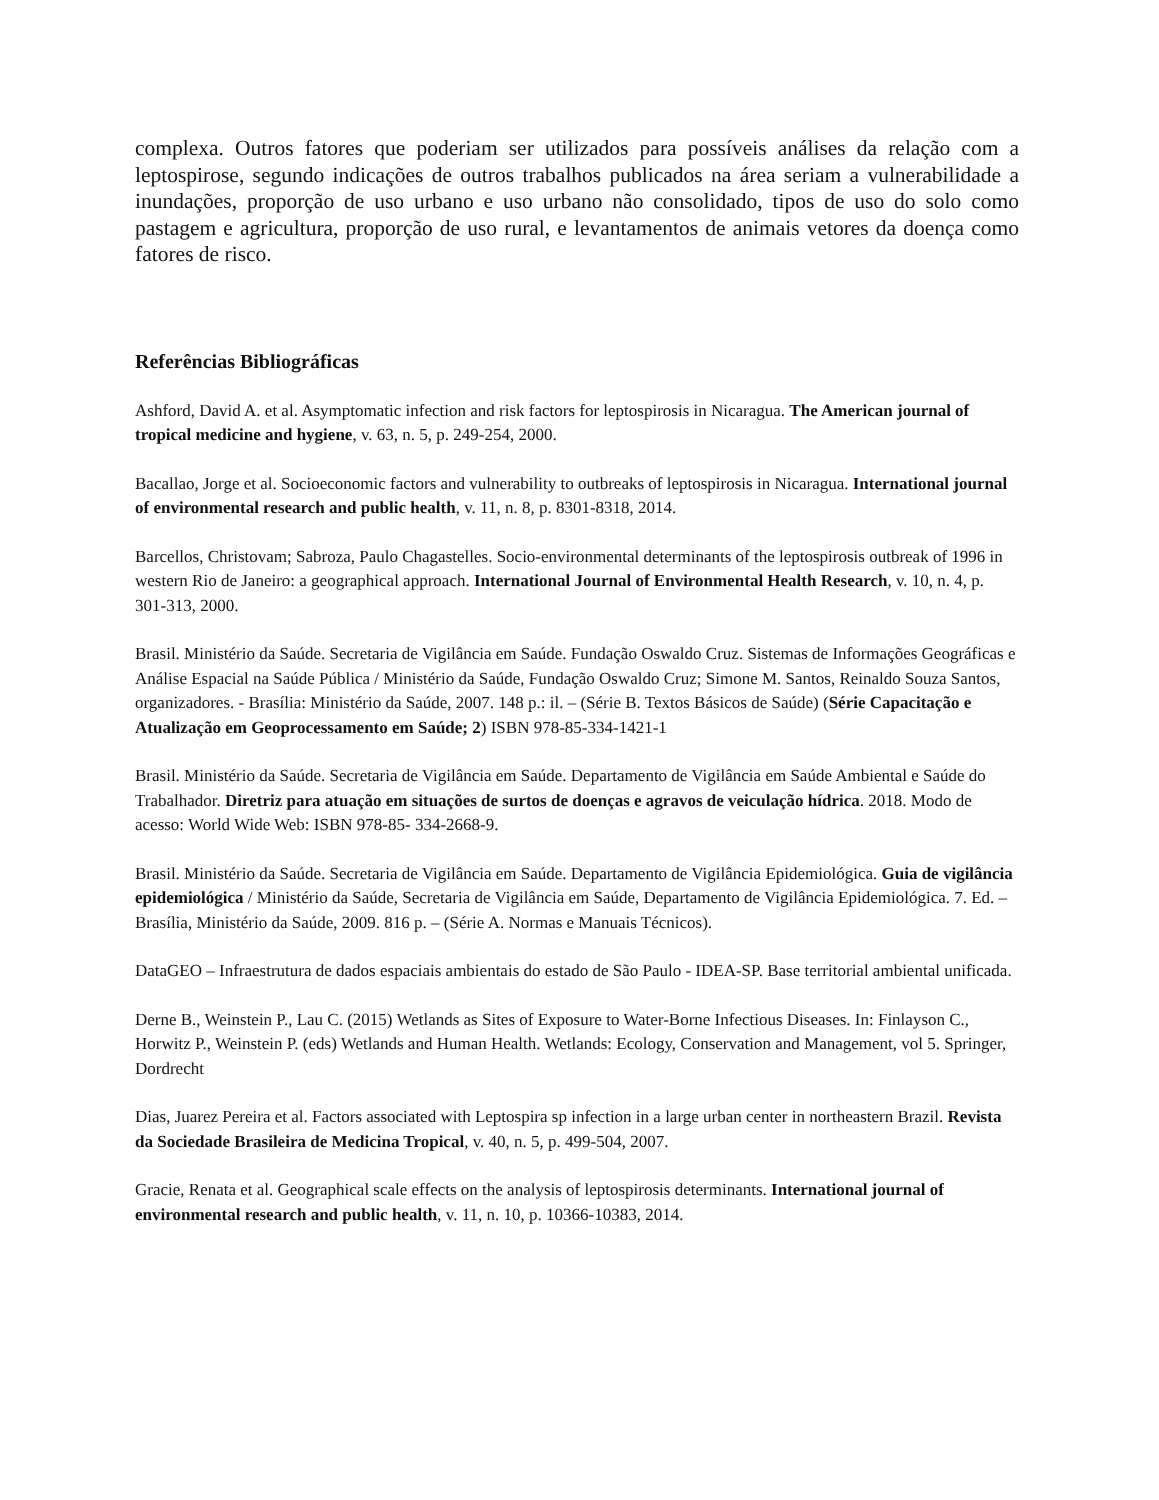complexa. Outros fatores que poderiam ser utilizados para possíveis análises da relação com a leptospirose, segundo indicações de outros trabalhos publicados na área seriam a vulnerabilidade a inundações, proporção de uso urbano e uso urbano não consolidado, tipos de uso do solo como pastagem e agricultura, proporção de uso rural, e levantamentos de animais vetores da doença como fatores de risco.
Referências Bibliográficas
Ashford, David A. et al. Asymptomatic infection and risk factors for leptospirosis in Nicaragua. The American journal of tropical medicine and hygiene, v. 63, n. 5, p. 249-254, 2000.
Bacallao, Jorge et al. Socioeconomic factors and vulnerability to outbreaks of leptospirosis in Nicaragua. International journal of environmental research and public health, v. 11, n. 8, p. 8301-8318, 2014.
Barcellos, Christovam; Sabroza, Paulo Chagastelles. Socio-environmental determinants of the leptospirosis outbreak of 1996 in western Rio de Janeiro: a geographical approach. International Journal of Environmental Health Research, v. 10, n. 4, p. 301-313, 2000.
Brasil. Ministério da Saúde. Secretaria de Vigilância em Saúde. Fundação Oswaldo Cruz. Sistemas de Informações Geográficas e Análise Espacial na Saúde Pública / Ministério da Saúde, Fundação Oswaldo Cruz; Simone M. Santos, Reinaldo Souza Santos, organizadores. - Brasília: Ministério da Saúde, 2007. 148 p.: il. – (Série B. Textos Básicos de Saúde) (Série Capacitação e Atualização em Geoprocessamento em Saúde; 2) ISBN 978-85-334-1421-1
Brasil. Ministério da Saúde. Secretaria de Vigilância em Saúde. Departamento de Vigilância em Saúde Ambiental e Saúde do Trabalhador. Diretriz para atuação em situações de surtos de doenças e agravos de veiculação hídrica. 2018. Modo de acesso: World Wide Web: ISBN 978-85- 334-2668-9.
Brasil. Ministério da Saúde. Secretaria de Vigilância em Saúde. Departamento de Vigilância Epidemiológica. Guia de vigilância epidemiológica / Ministério da Saúde, Secretaria de Vigilância em Saúde, Departamento de Vigilância Epidemiológica. 7. Ed. – Brasília, Ministério da Saúde, 2009. 816 p. – (Série A. Normas e Manuais Técnicos).
DataGEO – Infraestrutura de dados espaciais ambientais do estado de São Paulo - IDEA-SP. Base territorial ambiental unificada.
Derne B., Weinstein P., Lau C. (2015) Wetlands as Sites of Exposure to Water-Borne Infectious Diseases. In: Finlayson C., Horwitz P., Weinstein P. (eds) Wetlands and Human Health. Wetlands: Ecology, Conservation and Management, vol 5. Springer, Dordrecht
Dias, Juarez Pereira et al. Factors associated with Leptospira sp infection in a large urban center in northeastern Brazil. Revista da Sociedade Brasileira de Medicina Tropical, v. 40, n. 5, p. 499-504, 2007.
Gracie, Renata et al. Geographical scale effects on the analysis of leptospirosis determinants. International journal of environmental research and public health, v. 11, n. 10, p. 10366-10383, 2014.